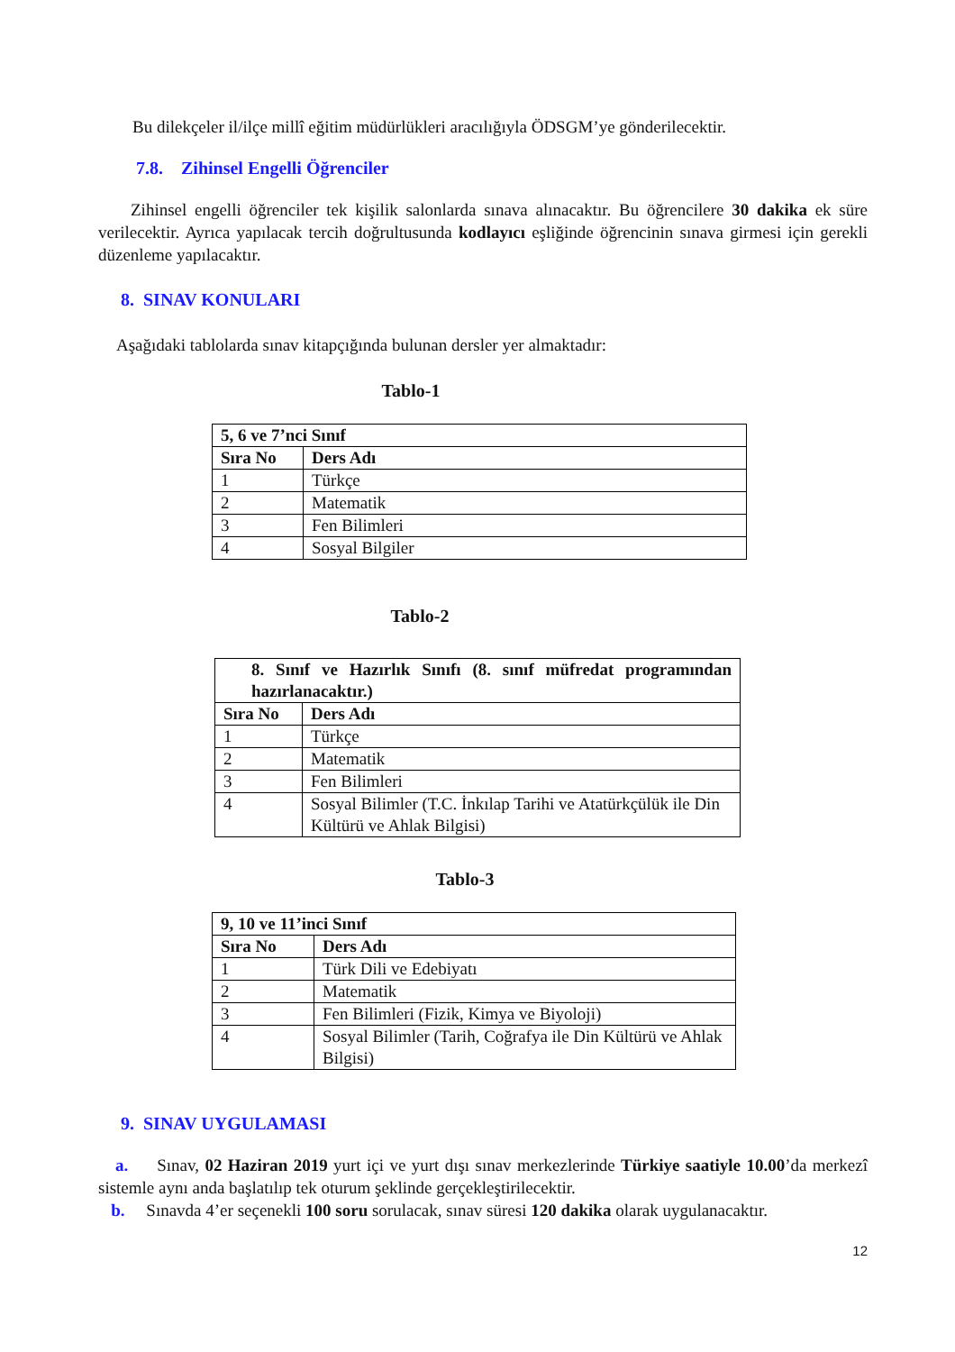Bu dilekçeler il/ilçe millî eğitim müdürlükleri aracılığıyla ÖDSGM’ye gönderilecektir.
7.8. Zihinsel Engelli Öğrenciler
Zihinsel engelli öğrenciler tek kişilik salonlarda sınava alınacaktır. Bu öğrencilere 30 dakika ek süre verilecektir. Ayrıca yapılacak tercih doğrultusunda kodlayıcı eşliğinde öğrencinin sınava girmesi için gerekli düzenleme yapılacaktır.
8. SINAV KONULARI
Aşağıdaki tablolarda sınav kitapçığında bulunan dersler yer almaktadır:
Tablo-1
| 5, 6 ve 7’nci Sınıf | |
| --- | --- |
| Sıra No | Ders Adı |
| 1 | Türkçe |
| 2 | Matematik |
| 3 | Fen Bilimleri |
| 4 | Sosyal Bilgiler |
Tablo-2
| 8. Sınıf ve Hazırlık Sınıfı (8. sınıf müfredat programından hazırlanacaktır.) | |
| --- | --- |
| Sıra No | Ders Adı |
| 1 | Türkçe |
| 2 | Matematik |
| 3 | Fen Bilimleri |
| 4 | Sosyal Bilimler (T.C. İnkılap Tarihi ve Atatürkçülük ile Din Kültürü ve Ahlak Bilgisi) |
Tablo-3
| 9, 10 ve 11’inci Sınıf | |
| --- | --- |
| Sıra No | Ders Adı |
| 1 | Türk Dili ve Edebiyatı |
| 2 | Matematik |
| 3 | Fen Bilimleri (Fizik, Kimya ve Biyoloji) |
| 4 | Sosyal Bilimler (Tarih, Coğrafya ile Din Kültürü ve Ahlak Bilgisi) |
9. SINAV UYGULAMASI
a. Sınav, 02 Haziran 2019 yurt içi ve yurt dışı sınav merkezlerinde Türkiye saatiyle 10.00’da merkezî sistemle aynı anda başlatılıp tek oturum şeklinde gerçekleştirilecektir.
b. Sınavda 4’er seçenekli 100 soru sorulacak, sınav süresi 120 dakika olarak uygulanacaktır.
12